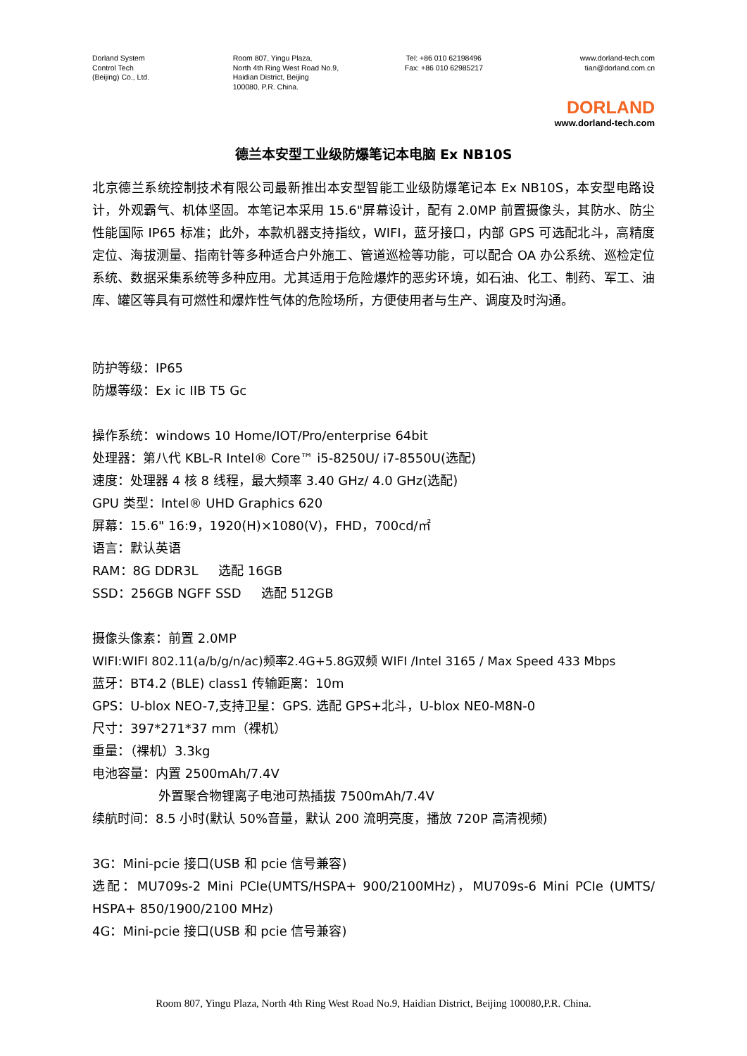Dorland System
Control Tech
(Beijing) Co., Ltd.
Room 807, Yingu Plaza,
North 4th Ring West Road No.9,
Haidian District, Beijing
100080, P.R. China.
Tel: +86 010 62198496
Fax: +86 010 62985217
www.dorland-tech.com
tian@dorland.com.cn
DORLAND
www.dorland-tech.com
德兰本安型工业级防爆笔记本电脑 Ex NB10S
北京德兰系统控制技术有限公司最新推出本安型智能工业级防爆笔记本 Ex NB10S，本安型电路设计，外观霸气、机体坚固。本笔记本采用 15.6"屏幕设计，配有 2.0MP 前置摄像头，其防水、防尘性能国际 IP65 标准；此外，本款机器支持指纹，WIFI，蓝牙接口，内部 GPS 可选配北斗，高精度定位、海拔测量、指南针等多种适合户外施工、管道巡检等功能，可以配合 OA 办公系统、巡检定位系统、数据采集系统等多种应用。尤其适用于危险爆炸的恶劣环境，如石油、化工、制药、军工、油库、罐区等具有可燃性和爆炸性气体的危险场所，方便使用者与生产、调度及时沟通。
防护等级：IP65
防爆等级：Ex ic IIB T5 Gc
操作系统：windows 10 Home/IOT/Pro/enterprise 64bit
处理器：第八代 KBL-R Intel® Core™ i5-8250U/ i7-8550U(选配)
速度：处理器 4 核 8 线程，最大频率 3.40 GHz/ 4.0 GHz(选配)
GPU 类型：Intel® UHD Graphics 620
屏幕：15.6" 16:9，1920(H)×1080(V)，FHD，700cd/㎡
语言：默认英语
RAM：8G DDR3L 选配 16GB
SSD：256GB NGFF SSD 选配 512GB
摄像头像素：前置 2.0MP
WIFI:WIFI 802.11(a/b/g/n/ac)频率2.4G+5.8G双频 WIFI /Intel 3165 / Max Speed 433 Mbps
蓝牙：BT4.2 (BLE) class1 传输距离：10m
GPS：U-blox NEO-7,支持卫星：GPS. 选配 GPS+北斗，U-blox NE0-M8N-0
尺寸：397*271*37 mm（裸机）
重量：（裸机）3.3kg
电池容量：内置 2500mAh/7.4V
外置聚合物锂离子电池可热插拔 7500mAh/7.4V
续航时间：8.5 小时(默认 50%音量，默认 200 流明亮度，播放 720P 高清视频)
3G：Mini-pcie 接口(USB 和 pcie 信号兼容)
选配：MU709s-2 Mini PCIe(UMTS/HSPA+ 900/2100MHz)，MU709s-6 Mini PCIe (UMTS/ HSPA+ 850/1900/2100 MHz)
4G：Mini-pcie 接口(USB 和 pcie 信号兼容)
Room 807, Yingu Plaza, North 4th Ring West Road No.9, Haidian District, Beijing 100080,P.R. China.